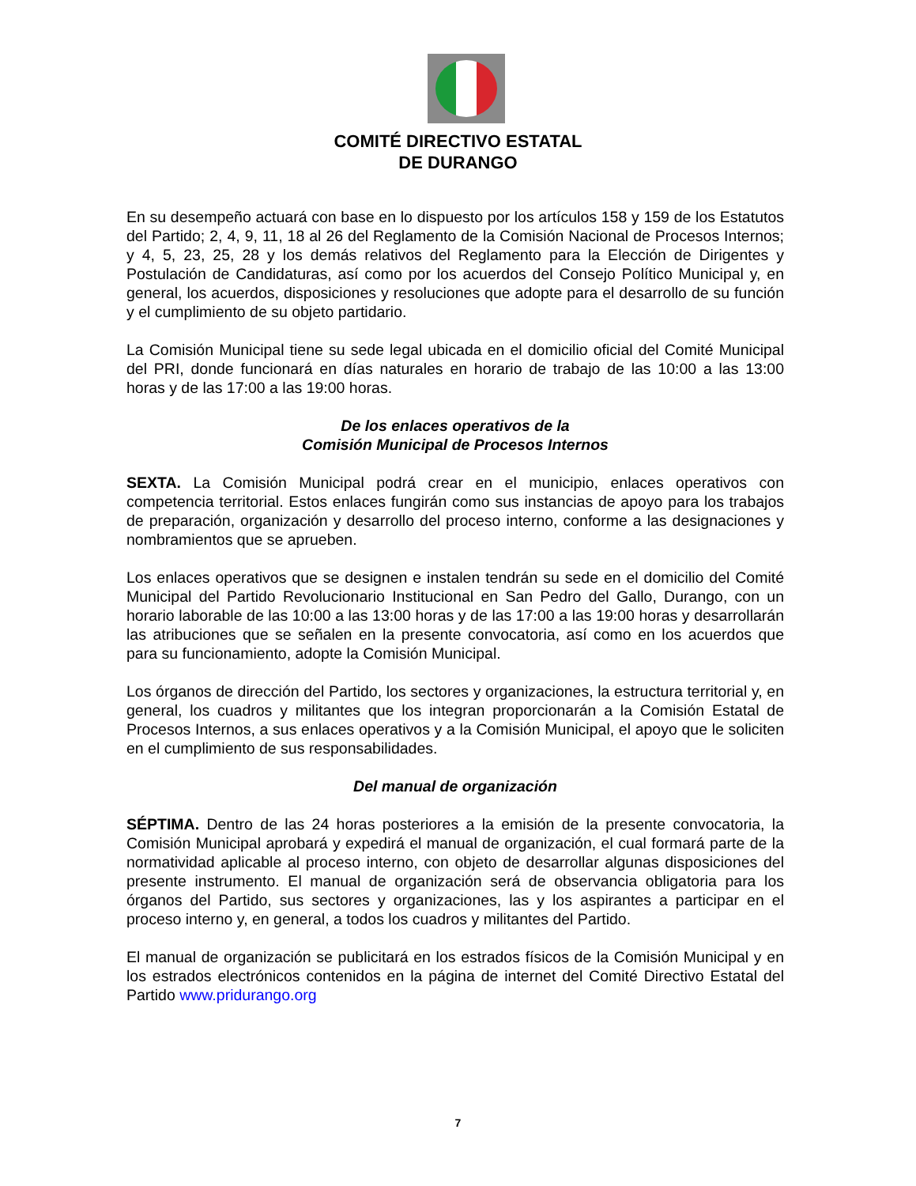COMITÉ DIRECTIVO ESTATAL
DE DURANGO
En su desempeño actuará con base en lo dispuesto por los artículos 158 y 159 de los Estatutos del Partido; 2, 4, 9, 11, 18 al 26 del Reglamento de la Comisión Nacional de Procesos Internos; y 4, 5, 23, 25, 28 y los demás relativos del Reglamento para la Elección de Dirigentes y Postulación de Candidaturas, así como por los acuerdos del Consejo Político Municipal y, en general, los acuerdos, disposiciones y resoluciones que adopte para el desarrollo de su función y el cumplimiento de su objeto partidario.
La Comisión Municipal tiene su sede legal ubicada en el domicilio oficial del Comité Municipal del PRI, donde funcionará en días naturales en horario de trabajo de las 10:00 a las 13:00 horas y de las 17:00 a las 19:00 horas.
De los enlaces operativos de la
Comisión Municipal de Procesos Internos
SEXTA. La Comisión Municipal podrá crear en el municipio, enlaces operativos con competencia territorial. Estos enlaces fungirán como sus instancias de apoyo para los trabajos de preparación, organización y desarrollo del proceso interno, conforme a las designaciones y nombramientos que se aprueben.
Los enlaces operativos que se designen e instalen tendrán su sede en el domicilio del Comité Municipal del Partido Revolucionario Institucional en San Pedro del Gallo, Durango, con un horario laborable de las 10:00 a las 13:00 horas y de las 17:00 a las 19:00 horas y desarrollarán las atribuciones que se señalen en la presente convocatoria, así como en los acuerdos que para su funcionamiento, adopte la Comisión Municipal.
Los órganos de dirección del Partido, los sectores y organizaciones, la estructura territorial y, en general, los cuadros y militantes que los integran proporcionarán a la Comisión Estatal de Procesos Internos, a sus enlaces operativos y a la Comisión Municipal, el apoyo que le soliciten en el cumplimiento de sus responsabilidades.
Del manual de organización
SÉPTIMA. Dentro de las 24 horas posteriores a la emisión de la presente convocatoria, la Comisión Municipal aprobará y expedirá el manual de organización, el cual formará parte de la normatividad aplicable al proceso interno, con objeto de desarrollar algunas disposiciones del presente instrumento. El manual de organización será de observancia obligatoria para los órganos del Partido, sus sectores y organizaciones, las y los aspirantes a participar en el proceso interno y, en general, a todos los cuadros y militantes del Partido.
El manual de organización se publicitará en los estrados físicos de la Comisión Municipal y en los estrados electrónicos contenidos en la página de internet del Comité Directivo Estatal del Partido www.pridurango.org
7